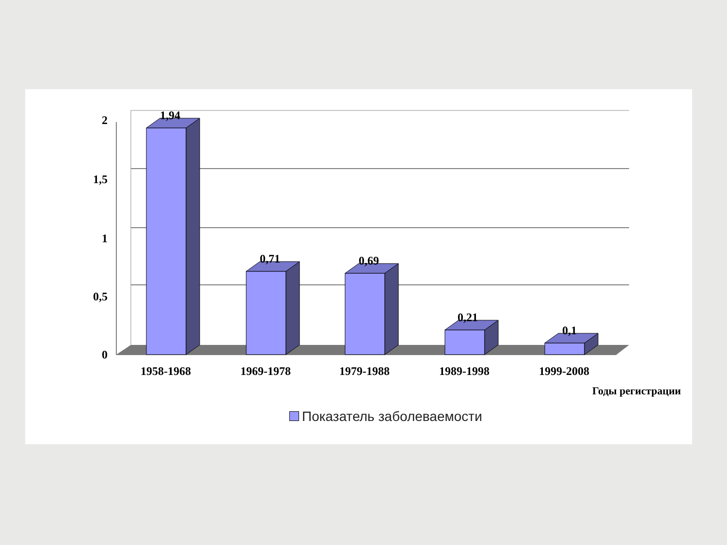1,94
0,71
0,69
0,21
0,1
2
1,5
1
0,5
0
1958-1968
1969-1978
1979-1988
1989-1998
1999-2008
Годы регистрации
Показатель заболеваемости